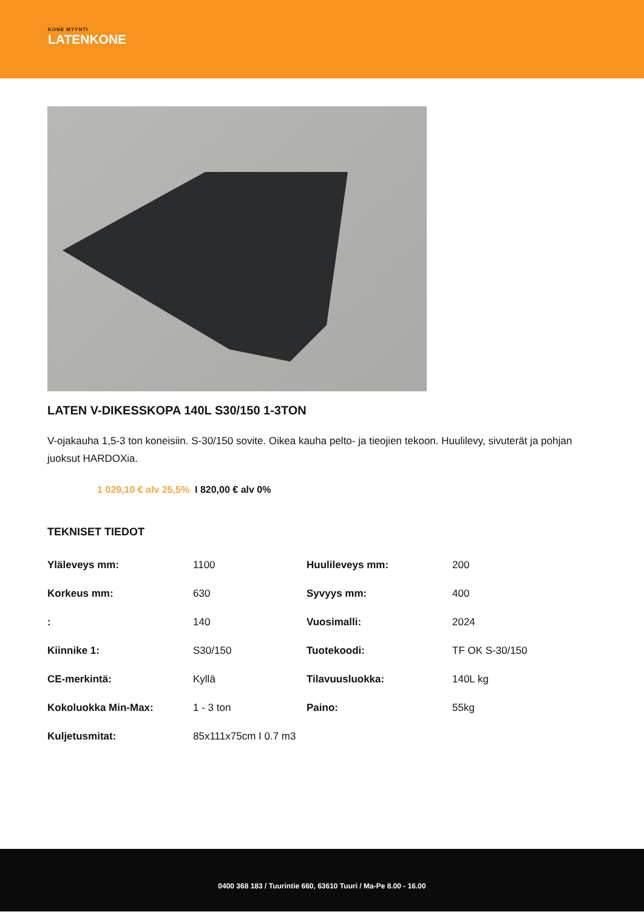KONE MYYNTI
LATENKONE
LATEN V-DIKESSKOPA 140L S30/150 1-3TON
V-ojakauha 1,5-3 ton koneisiin. S-30/150 sovite. Oikea kauha pelto- ja tieojien tekoon. Huulilevy, sivuterät ja pohjan juoksut HARDOXia.
1 029,10 € alv 25,5% I 820,00 € alv 0%
TEKNISET TIEDOT
| Yläleveys mm: | 1100 | Huulileveys mm: | 200 |
| Korkeus mm: | 630 | Syvyys mm: | 400 |
| : | 140 | Vuosimalli: | 2024 |
| Kiinnike 1: | S30/150 | Tuotekoodi: | TF OK S-30/150 |
| CE-merkintä: | Kyllä | Tilavuusluokka: | 140L kg |
| Kokoluokka Min-Max: | 1 - 3 ton | Paino: | 55kg |
| Kuljetusmitat: | 85x111x75cm I 0.7 m3 | | |
0400 368 183 / Tuurintie 660, 63610 Tuuri / Ma-Pe 8.00 - 16.00